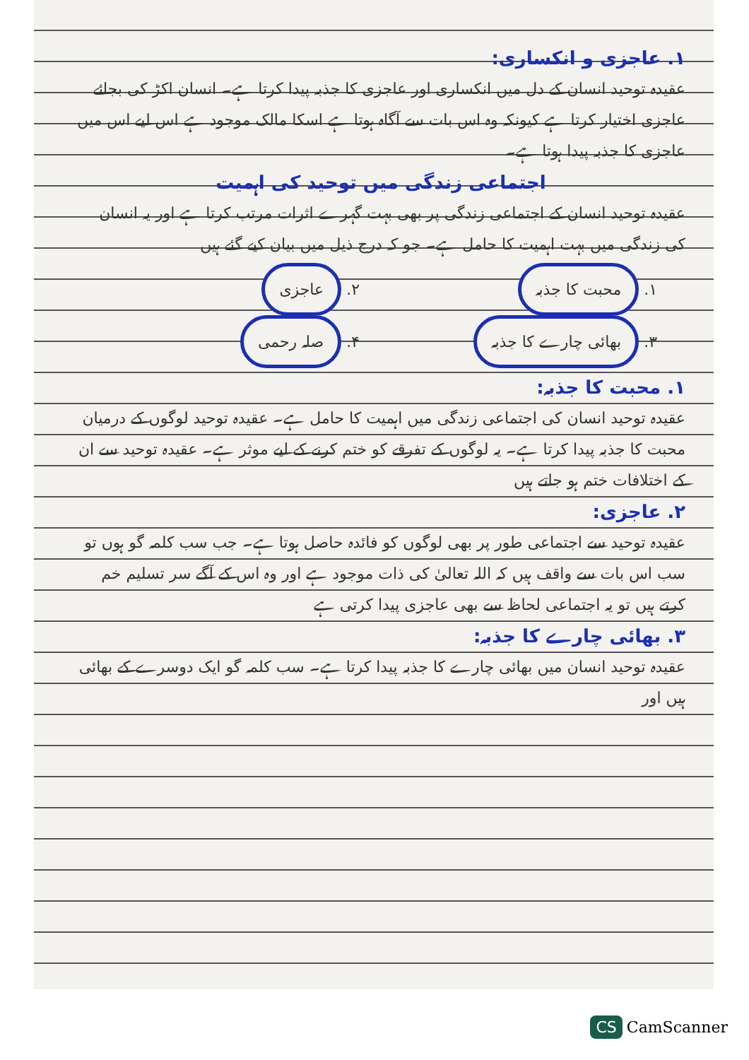۱. عاجزی و انکساری:
عقیدہ توحید انسان کے دل میں انکساری اور عاجزی کا جذبہ پیدا کرتا ہے۔ انسان اکڑ کی بجائے عاجزی اختیار کرتا ہے کیونکہ وہ اس بات سے آگاہ ہوتا ہے اسکا مالک موجود ہے اس لیے اس میں عاجزی کا جذبہ پیدا ہوتا ہے۔
اجتماعی زندگی میں توحید کی اہمیت
عقیدہ توحید انسان کے اجتماعی زندگی پر بھی بہت گہرے اثرات مرتب کرتا ہے اور یہ انسان کی زندگی میں بہت اہمیت کا حامل ہے۔ جو کہ درج ذیل میں بیان کیے گئے ہیں
۱. محبت کا جذبہ
۲. عاجزی
۳. بھائی چارے کا جذبہ
۴. صلہ رحمی
۱. محبت کا جذبہ:
عقیدہ توحید انسان کی اجتماعی زندگی میں اہمیت کا حامل ہے۔ عقیدہ توحید لوگوں کے درمیان محبت کا جذبہ پیدا کرتا ہے۔ یہ لوگوں کے تفرقے کو ختم کرنے کے لیے موثر ہے۔ عقیدہ توحید سے ان کے اختلافات ختم ہو جاتے ہیں
۲. عاجزی:
عقیدہ توحید سے اجتماعی طور پر بھی لوگوں کو فائدہ حاصل ہوتا ہے۔ جب سب کلمہ گو ہوں تو سب اس بات سے واقف ہیں کہ اللہ تعالیٰ کی ذات موجود ہے اور وہ اس کے آگے سر تسلیم خم کرتے ہیں تو یہ اجتماعی لحاظ سے بھی عاجزی پیدا کرتی ہے
۳. بھائی چارے کا جذبہ:
عقیدہ توحید انسان میں بھائی چارے کا جذبہ پیدا کرتا ہے۔ سب کلمہ گو ایک دوسرے کے بھائی ہیں اور
CS CamScanner